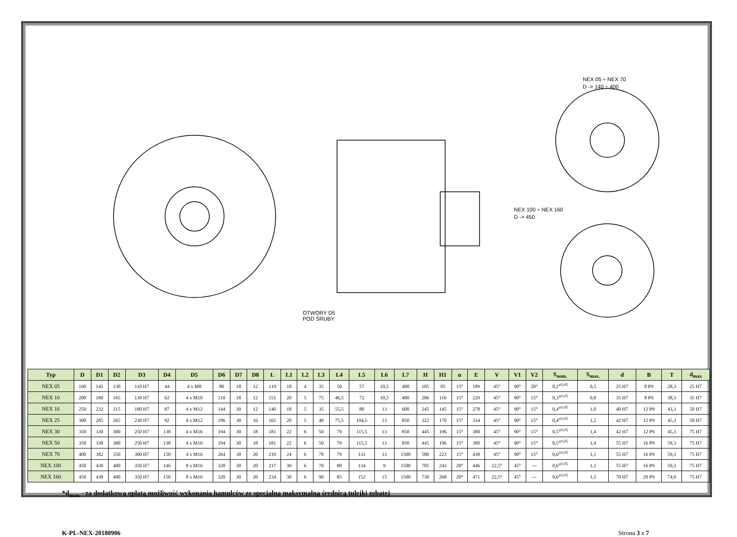NEX 05 ÷ NEX 70
D -> 140 ÷ 400
NEX 100 ÷ NEX 160
D -> 450
OTWORY D5
POD ŚRUBY
| Typ | D | D1 | D2 | D3 | D4 | D5 | D6 | D7 | D8 | L | L1 | L2 | L3 | L4 | L5 | L6 | L7 | H | H1 | α | E | V | V1 | V2 | S<sub>nom.</sub> | S<sub>max.</sub> | d | B | T | d<sub>max</sub> |
| --- | --- | --- | --- | --- | --- | --- | --- | --- | --- | --- | --- | --- | --- | --- | --- | --- | --- | --- | --- | --- | --- | --- | --- | --- | --- | --- | --- | --- | --- | --- |
| NEX 05 | 160 | 145 | 130 | 110 H7 | 44 | 4 x M8 | 80 | 18 | 12 | 119 | 18 | 4 | 35 | 50 | 57 | 10,5 | 400 | 185 | 95 | 15° | 189 | 45° | 90° | 20° | 0,2<sup>±0,05</sup> | 0,5 | 25 H7 | 8 P9 | 28,3 | 25 H7 |
| NEX 10 | 200 | 180 | 165 | 130 H7 | 62 | 4 x M10 | 110 | 18 | 12 | 151 | 20 | 5 | 75 | 46,5 | 72 | 10,5 | 400 | 206 | 116 | 15° | 229 | 45° | 90° | 15° | 0,3<sup>±0,05</sup> | 0,8 | 35 H7 | 8 P9 | 38,3 | 35 H7 |
| NEX 16 | 250 | 232 | 215 | 180 H7 | 87 | 4 x M12 | 144 | 30 | 12 | 140 | 18 | 5 | 35 | 55,5 | 80 | 13 | 600 | 245 | 145 | 15° | 278 | 45° | 90° | 15° | 0,4<sup>±0,05</sup> | 1,0 | 40 H7 | 12 P9 | 43,3 | 50 H7 |
| NEX 25 | 300 | 285 | 265 | 230 H7 | 92 | 4 x M12 | 186 | 30 | 16 | 165 | 20 | 5 | 40 | 75,5 | 104,5 | 13 | 850 | 322 | 170 | 15° | 334 | 45° | 90° | 15° | 0,4<sup>±0,05</sup> | 1,2 | 42 H7 | 12 P9 | 45,3 | 50 H7 |
| NEX 30 | 350 | 330 | 300 | 250 H7 | 138 | 4 x M16 | 194 | 30 | 18 | 181 | 22 | 6 | 50 | 79 | 115,5 | 13 | 850 | 445 | 196 | 15° | 380 | 45° | 90° | 15° | 0,5<sup>±0,05</sup> | 1,4 | 42 H7 | 12 P9 | 45,3 | 75 H7 |
| NEX 50 | 350 | 330 | 300 | 250 H7 | 138 | 4 x M16 | 194 | 30 | 18 | 181 | 22 | 6 | 50 | 79 | 115,5 | 13 | 850 | 445 | 196 | 15° | 380 | 45° | 90° | 15° | 0,5<sup>±0,05</sup> | 1,4 | 55 H7 | 16 P9 | 59,3 | 75 H7 |
| NEX 70 | 400 | 382 | 350 | 300 H7 | 150 | 4 x M16 | 264 | 30 | 20 | 210 | 24 | 6 | 70 | 79 | 133 | 13 | 1500 | 580 | 223 | 15° | 438 | 45° | 90° | 15° | 0,6<sup>±0,05</sup> | 1,1 | 55 H7 | 16 P9 | 59,3 | 75 H7 |
| NEX 100 | 450 | 430 | 400 | 350 H7 | 146 | 8 x M16 | 320 | 30 | 20 | 217 | 30 | 6 | 70 | 80 | 134 | 9 | 1500 | 705 | 243 | 20° | 446 | 22,5° | 45° | --- | 0,6<sup>±0,05</sup> | 1,1 | 55 H7 | 16 P9 | 59,3 | 75 H7 |
| NEX 160 | 450 | 430 | 400 | 350 H7 | 150 | 8 x M16 | 320 | 30 | 20 | 234 | 30 | 6 | 90 | 85 | 152 | 15 | 1500 | 730 | 268 | 20° | 471 | 22,5° | 45° | --- | 0,6<sup>±0,05</sup> | 1,5 | 70 H7 | 20 P9 | 74,9 | 75 H7 |
*d<sub>max</sub> - za dodatkową opłatą możliwość wykonania hamulców ze specjalną maksymalną średnicą tulejki zębatej
K-PL-NEX-20180906 Strona 3 z 7